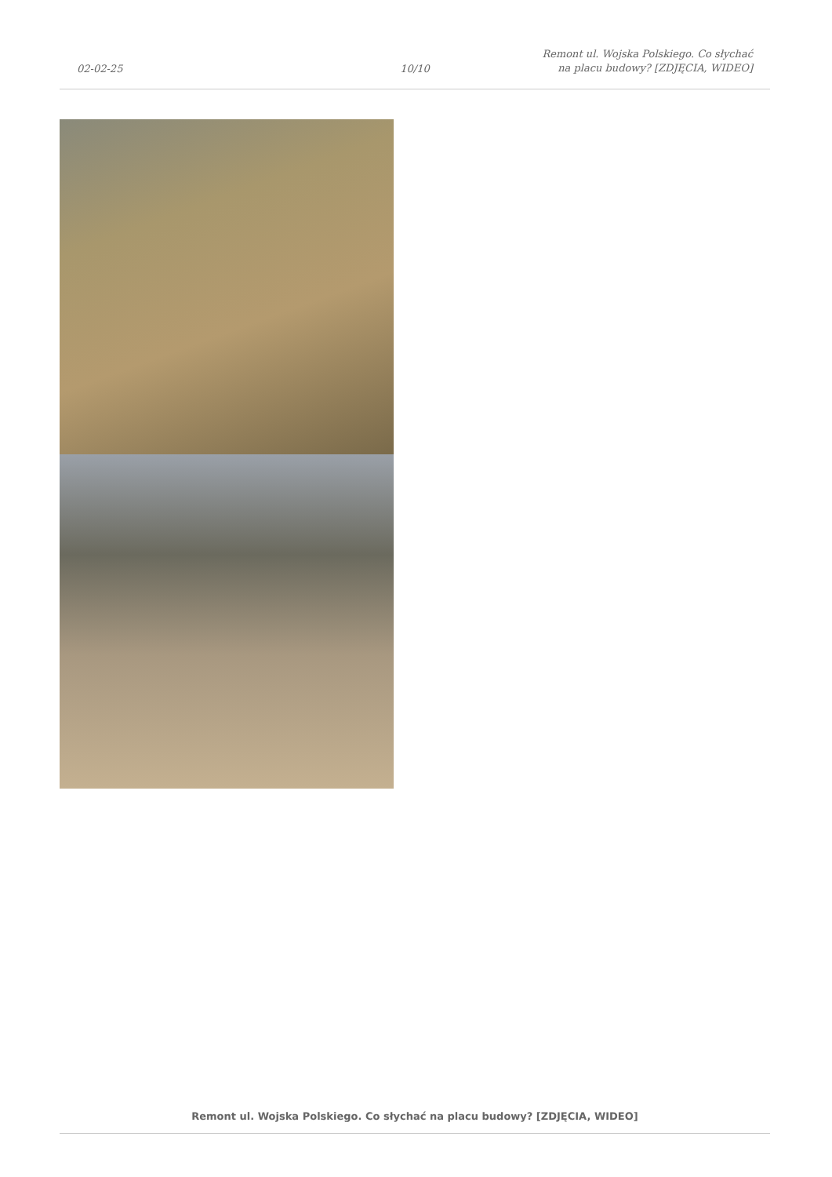02-02-25
10/10
Remont ul. Wojska Polskiego. Co słychać na placu budowy? [ZDJĘCIA, WIDEO]
Remont ul. Wojska Polskiego. Co słychać na placu budowy? [ZDJĘCIA, WIDEO]